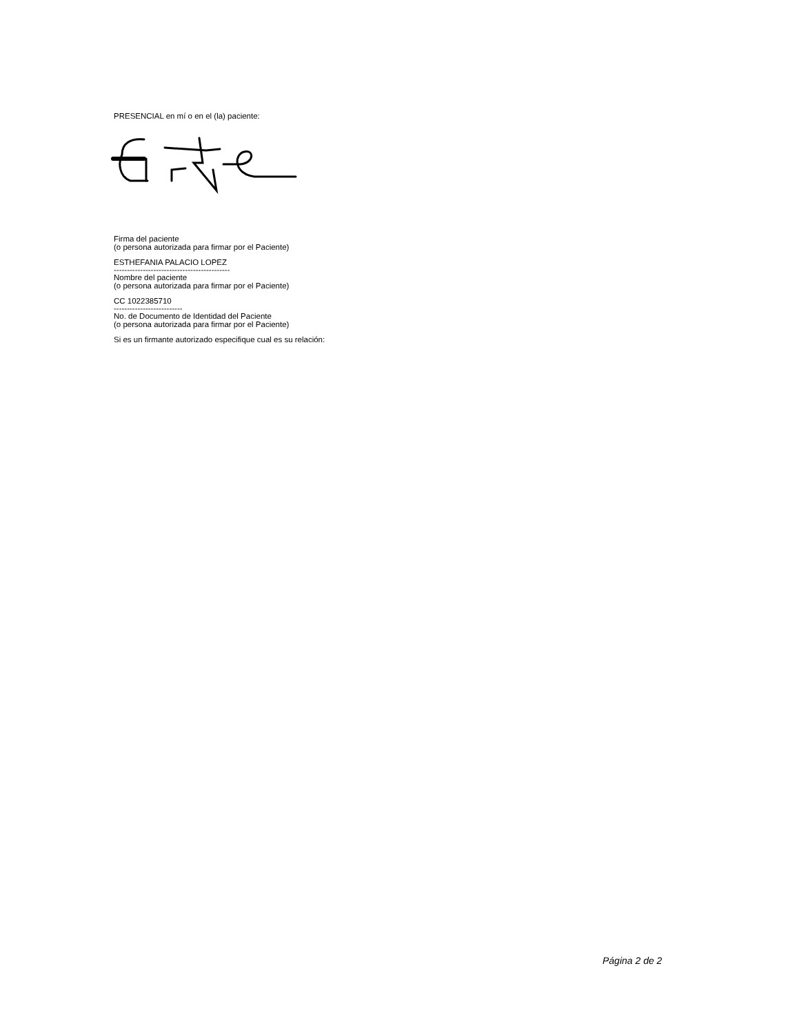PRESENCIAL en mí o en el (la) paciente:
Firma del paciente
(o persona autorizada para firmar por el Paciente)
ESTHEFANIA PALACIO LOPEZ
--------------------------------------------
Nombre del paciente
(o persona autorizada para firmar por el Paciente)
CC 1022385710
--------------------------
No. de Documento de Identidad del Paciente
(o persona autorizada para firmar por el Paciente)
Si es un firmante autorizado especifique cual es su relación:
Página 2 de 2